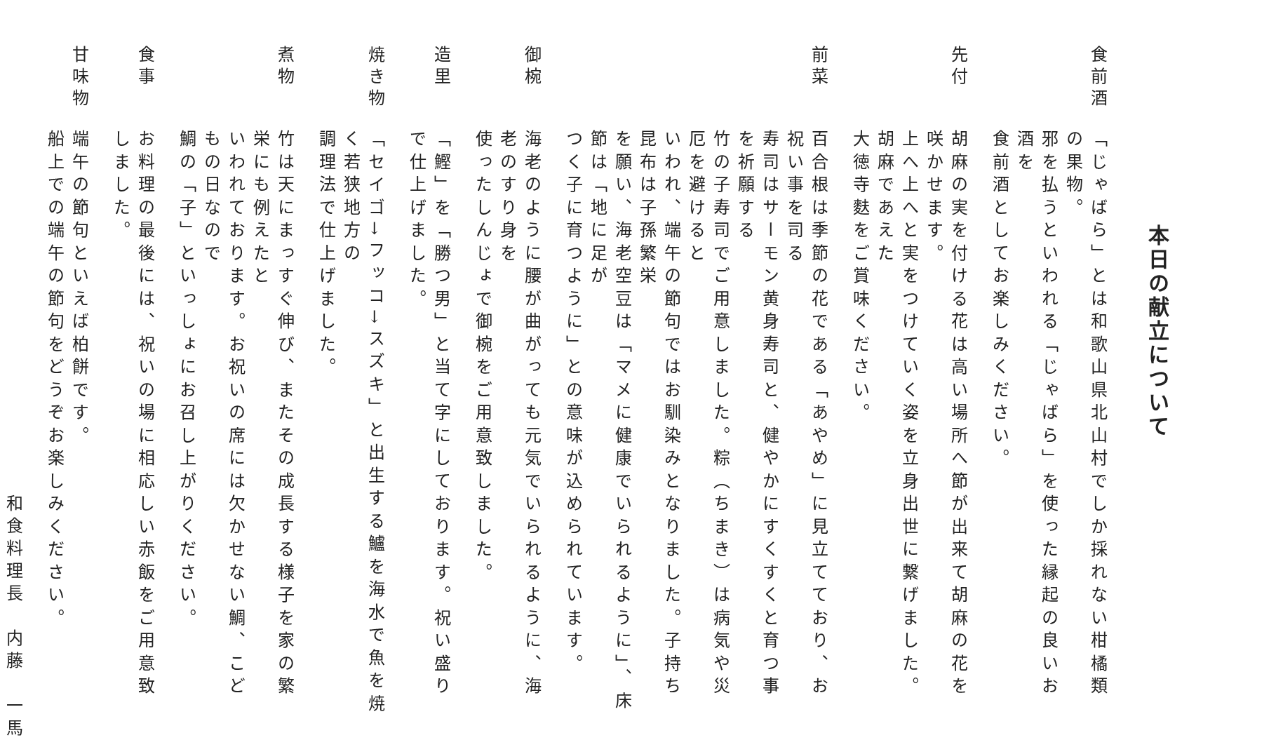本日の献立について
食前酒
「じゃばら」とは和歌山県北山村でしか採れない柑橘類の果物。
邪を払うといわれる「じゃばら」を使った縁起の良いお酒を
食前酒としてお楽しみください。
先付
胡麻の実を付ける花は高い場所へ節が出来て胡麻の花を咲かせます。
上へ上へと実をつけていく姿を立身出世に繋げました。胡麻であえた
大徳寺麩をご賞味ください。
前菜
百合根は季節の花である「あやめ」に見立てており、お祝い事を司る
寿司はサーモン黄身寿司と、健やかにすくすくと育つ事を祈願する
竹の子寿司でご用意しました。粽（ちまき）は病気や災厄を避けると
いわれ、端午の節句ではお馴染みとなりました。子持ち昆布は子孫繁栄
を願い、海老空豆は「マメに健康でいられるように」、床節は「地に足が
つく子に育つように」との意味が込められています。
御椀
海老のように腰が曲がっても元気でいられるように、海老のすり身を
使ったしんじょで御椀をご用意致しました。
造里
「鰹」を「勝つ男」と当て字にしております。祝い盛りで仕上げました。
焼き物
「セイゴ→フッコ→スズキ」と出生する鱸を海水で魚を焼く若狭地方の
調理法で仕上げました。
煮物
竹は天にまっすぐ伸び、またその成長する様子を家の繁栄にも例えたと
いわれております。お祝いの席には欠かせない鯛、こどもの日なので
鯛の「子」といっしょにお召し上がりください。
食事
お料理の最後には、祝いの場に相応しい赤飯をご用意致しました。
甘味物
端午の節句といえば柏餅です。
船上での端午の節句をどうぞお楽しみください。
和食料理長　内藤　一馬